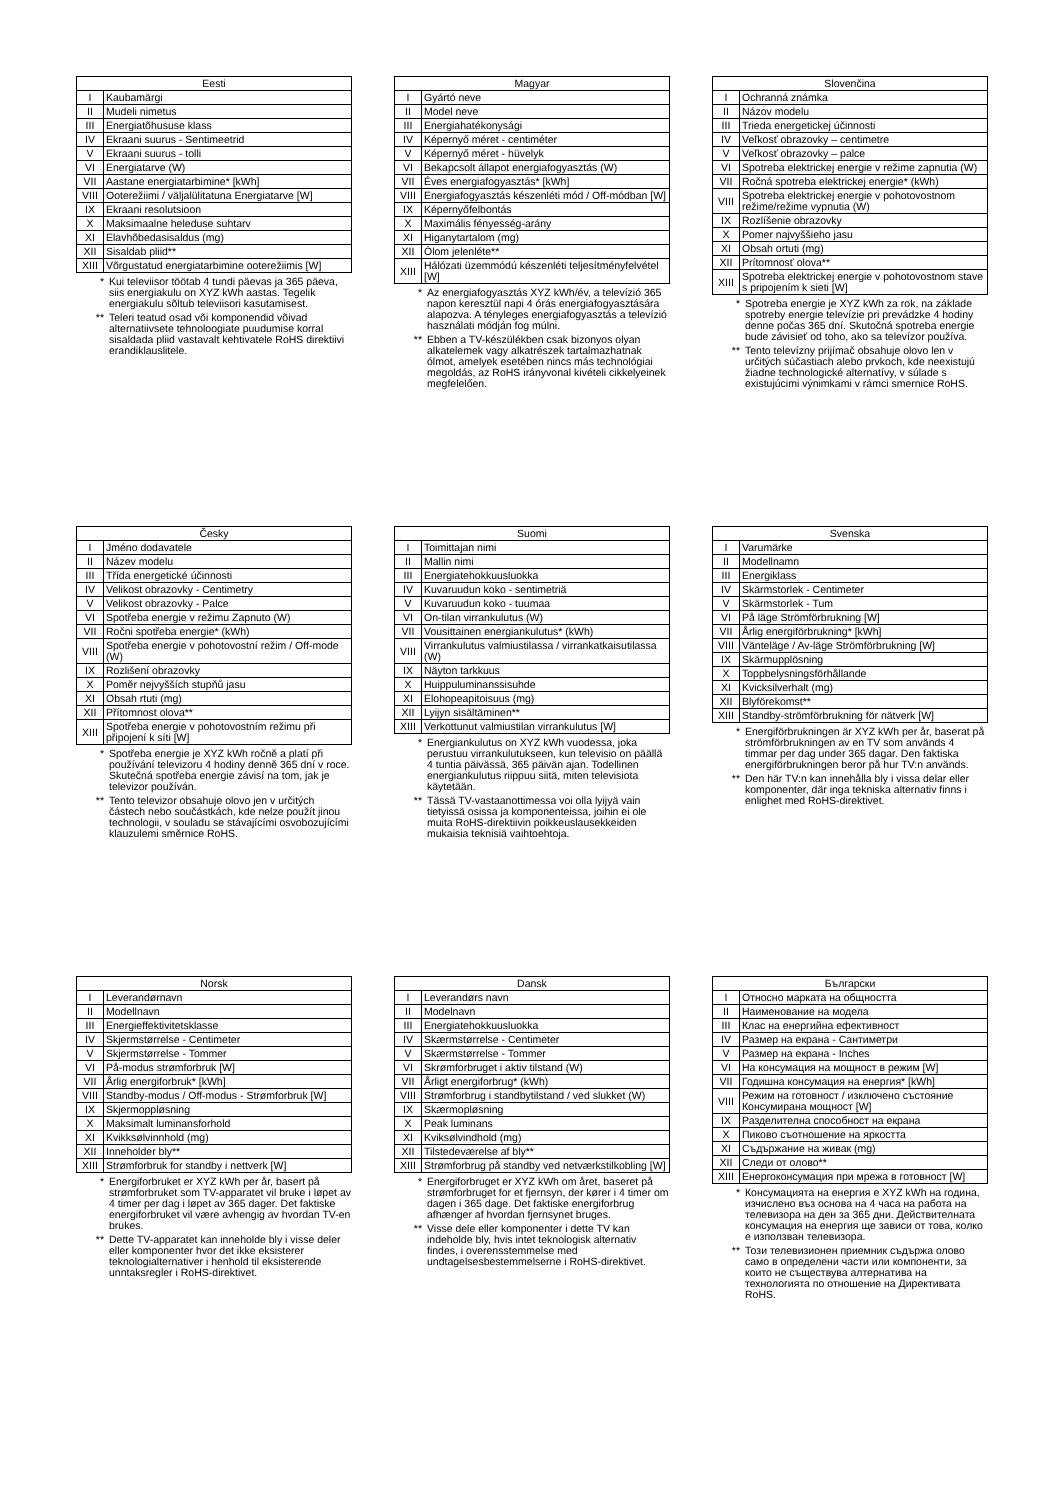| Eesti | |
| --- | --- |
| I | Kaubamärgi |
| II | Mudeli nimetus |
| III | Energiatõhususe klass |
| IV | Ekraani suurus - Sentimeetrid |
| V | Ekraani suurus - tolli |
| VI | Energiatarve (W) |
| VII | Aastane energiatarbimine* [kWh] |
| VIII | Ooterežiimi / väljalülitatuna Energiatarve [W] |
| IX | Ekraani resolutsioon |
| X | Maksimaalne heleduse suhtarv |
| XI | Elavhõbedasisaldus (mg) |
| XII | Sisaldab pliid** |
| XIII | Võrgustatud energiatarbimine ooterežiimis [W] |
* Kui televiisor töötab 4 tundi päevas ja 365 päeva, siis energiakulu on XYZ kWh aastas. Tegelik energiakulu sõltub televiisori kasutamisest.
** Teleri teatud osad või komponendid võivad alternatiivsete tehnoloogiate puudumise korral sisaldada pliid vastavalt kehtivatele RoHS direktiivi erandiklauslitele.
| Magyar | |
| --- | --- |
| I | Gyártó neve |
| II | Model neve |
| III | Energiahatékonysági |
| IV | Képernyő méret - centiméter |
| V | Képernyő méret - hüvelyk |
| VI | Bekapcsolt állapot energiafogyasztás (W) |
| VII | Éves energiafogyasztás* [kWh] |
| VIII | Energiafogyasztás készenléti mód / Off-módban [W] |
| IX | Képernyőfelbontás |
| X | Maximális fényesség-arány |
| XI | Higanytartalom (mg) |
| XII | Ólom jelenléte** |
| XIII | Hálózati üzemmódú készenléti teljesítményfelvétel [W] |
* Az energiafogyasztás XYZ kWh/év, a televízió 365 napon keresztül napi 4 órás energiafogyasztására alapozva. A tényleges energiafogyasztás a televízió használati módján fog múlni.
** Ebben a TV-készülékben csak bizonyos olyan alkatelemek vagy alkatrészek tartalmazhatnak ólmot, amelyek esetében nincs más technológiai megoldás, az RoHS irányvonal kivételi cikkelyeinek megfelelően.
| Slovenčina | |
| --- | --- |
| I | Ochranná známka |
| II | Názov modelu |
| III | Trieda energetickej účinnosti |
| IV | Veľkosť obrazovky – centimetre |
| V | Veľkosť obrazovky – palce |
| VI | Spotreba elektrickej energie v režime zapnutia (W) |
| VII | Ročná spotreba elektrickej energie* (kWh) |
| VIII | Spotreba elektrickej energie v pohotovostnom režime/režime vypnutia (W) |
| IX | Rozlíšenie obrazovky |
| X | Pomer najvyššieho jasu |
| XI | Obsah ortuti (mg) |
| XII | Prítomnosť olova** |
| XIII | Spotreba elektrickej energie v pohotovostnom stave s pripojením k sieti [W] |
* Spotreba energie je XYZ kWh za rok, na základe spotreby energie televízie pri prevádzke 4 hodiny denne počas 365 dní. Skutočná spotreba energie bude závisieť od toho, ako sa televízor používa.
** Tento televízny prijímač obsahuje olovo len v určitých súčastiach alebo prvkoch, kde neexistujú žiadne technologické alternatívy, v súlade s existujúcimi výnimkami v rámci smernice RoHS.
| Česky | |
| --- | --- |
| I | Jméno dodavatele |
| II | Název modelu |
| III | Třída energetické účinnosti |
| IV | Velikost obrazovky - Centimetry |
| V | Velikost obrazovky - Palce |
| VI | Spotřeba energie v režimu Zapnuto (W) |
| VII | Ročni spotřeba energie* (kWh) |
| VIII | Spotřeba energie v pohotovostní režim / Off-mode (W) |
| IX | Rozlišení obrazovky |
| X | Poměr nejvyšších stupňů jasu |
| XI | Obsah rtuti (mg) |
| XII | Přítomnost olova** |
| XIII | Spotřeba energie v pohotovostním režimu při připojení k síti [W] |
* Spotřeba energie je XYZ kWh ročně a platí při používání televizoru 4 hodiny denně 365 dní v roce. Skutečná spotřeba energie závisí na tom, jak je televizor používán.
** Tento televizor obsahuje olovo jen v určitých částech nebo součástkách, kde nelze použít jinou technologii, v souladu se stávajícími osvobozujícími klauzulemi směrnice RoHS.
| Suomi | |
| --- | --- |
| I | Toimittajan nimi |
| II | Mallin nimi |
| III | Energiatehokkuusluokka |
| IV | Kuvaruudun koko - sentimetriä |
| V | Kuvaruudun koko - tuumaa |
| VI | On-tilan virrankulutus (W) |
| VII | Vousittainen energiankulutus* (kWh) |
| VIII | Virrankulutus valmiustilassa / virrankatkaisutilassa (W) |
| IX | Näyton tarkkuus |
| X | Huippuluminanssisuhde |
| XI | Elohopeapitoisuus (mg) |
| XII | Lyijyn sisältäminen** |
| XIII | Verkottunut valmiustilan virrankulutus [W] |
* Energiankulutus on XYZ kWh vuodessa, joka perustuu virrankulutukseen, kun televisio on päällä 4 tuntia päivässä, 365 päivän ajan. Todellinen energiankulutus riippuu siitä, miten televisiota käytetään.
** Tässä TV-vastaanottimessa voi olla lyijyä vain tietyissä osissa ja komponenteissa, joihin ei ole muita RoHS-direktiivin poikkeuslausekkeiden mukaisia teknisiä vaihtoehtoja.
| Svenska | |
| --- | --- |
| I | Varumärke |
| II | Modellnamn |
| III | Energiklass |
| IV | Skärmstorlek - Centimeter |
| V | Skärmstorlek - Tum |
| VI | På läge Strömförbrukning [W] |
| VII | Årlig energiförbrukning* [kWh] |
| VIII | Vänteläge / Av-läge Strömförbrukning [W] |
| IX | Skärmupplösning |
| X | Toppbelysningsförhållande |
| XI | Kvicksilverhalt (mg) |
| XII | Blyförekomst** |
| XIII | Standby-strömförbrukning för nätverk [W] |
* Energiförbrukningen är XYZ kWh per år, baserat på strömförbrukningen av en TV som används 4 timmar per dag under 365 dagar. Den faktiska energiförbrukningen beror på hur TV:n används.
** Den här TV:n kan innehålla bly i vissa delar eller komponenter, där inga tekniska alternativ finns i enlighet med RoHS-direktivet.
| Norsk | |
| --- | --- |
| I | Leverandørnavn |
| II | Modellnavn |
| III | Energieffektivitetsklasse |
| IV | Skjermstørrelse - Centimeter |
| V | Skjermstørrelse - Tommer |
| VI | På-modus strømforbruk [W] |
| VII | Årlig energiforbruk* [kWh] |
| VIII | Standby-modus / Off-modus - Strømforbruk [W] |
| IX | Skjermoppløsning |
| X | Maksimalt luminansforhold |
| XI | Kvikksølvinnhold (mg) |
| XII | Inneholder bly** |
| XIII | Strømforbruk for standby i nettverk [W] |
* Energiforbruket er XYZ kWh per år, basert på strømforbruket som TV-apparatet vil bruke i løpet av 4 timer per dag i løpet av 365 dager. Det faktiske energiforbruket vil være avhengig av hvordan TV-en brukes.
** Dette TV-apparatet kan inneholde bly i visse deler eller komponenter hvor det ikke eksisterer teknologialternativer i henhold til eksisterende unntaksregler i RoHS-direktivet.
| Dansk | |
| --- | --- |
| I | Leverandørs navn |
| II | Modelnavn |
| III | Energiatehokkuusluokka |
| IV | Skærmstørrelse - Centimeter |
| V | Skærmstørrelse - Tommer |
| VI | Skrømforbruget i aktiv tilstand (W) |
| VII | Årligt energiforbrug* (kWh) |
| VIII | Strømforbrug i standbytilstand / ved slukket (W) |
| IX | Skærmopløsning |
| X | Peak luminans |
| XI | Kviksølvindhold (mg) |
| XII | Tilstedeværelse af bly** |
| XIII | Strømforbrug på standby ved netværkstilkobling [W] |
* Energiforbruget er XYZ kWh om året, baseret på strømforbruget for et fjernsyn, der kører i 4 timer om dagen i 365 dage. Det faktiske energiforbrug afhænger af hvordan fjernsynet bruges.
** Visse dele eller komponenter i dette TV kan indeholde bly, hvis intet teknologisk alternativ findes, i overensstemmelse med undtagelsesbestemmelserne i RoHS-direktivet.
| Български | |
| --- | --- |
| I | Относно марката на общността |
| II | Наименование на модела |
| III | Клас на енергийна ефективност |
| IV | Размер на екрана - Сантиметри |
| V | Размер на екрана - Inches |
| VI | На консумация на мощност в режим [W] |
| VII | Годишна консумация на енергия* [kWh] |
| VIII | Режим на готовност / изключено състояние Консумирана мощност [W] |
| IX | Разделителна способност на екрана |
| X | Пиково съотношение на яркостта |
| XI | Съдържание на живак (mg) |
| XII | Следи от олово** |
| XIII | Енергоконсумация при мрежа в готовност [W] |
* Консумацията на енергия е XYZ kWh на година, изчислено въз основа на 4 часа на работа на телевизора на ден за 365 дни. Действителната консумация на енергия ще зависи от това, колко е използван телевизора.
** Този телевизионен приемник съдържа олово само в определени части или компоненти, за които не съществува алтернатива на технологията по отношение на Директивата RoHS.